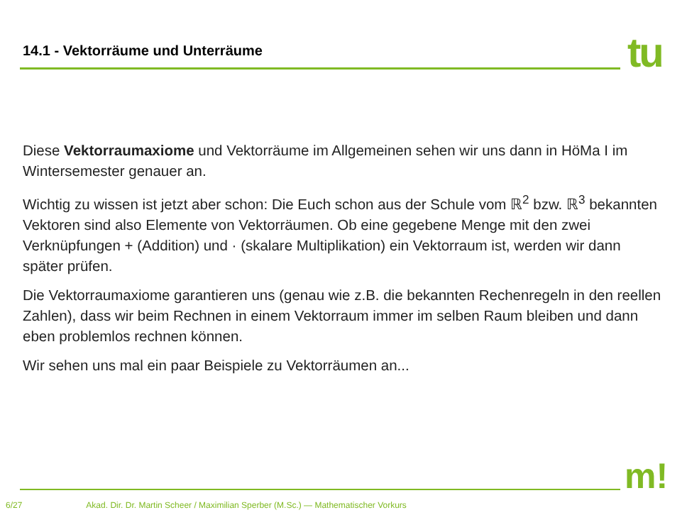14.1 - Vektorräume und Unterräume
tu
Diese Vektorraumaxiome und Vektorräume im Allgemeinen sehen wir uns dann in HöMa I im Wintersemester genauer an.
Wichtig zu wissen ist jetzt aber schon: Die Euch schon aus der Schule vom ℝ<sup>2</sup> bzw. ℝ<sup>3</sup> bekannten Vektoren sind also Elemente von Vektorräumen. Ob eine gegebene Menge mit den zwei Verknüpfungen + (Addition) und · (skalare Multiplikation) ein Vektorraum ist, werden wir dann später prüfen.
Die Vektorraumaxiome garantieren uns (genau wie z.B. die bekannten Rechenregeln in den reellen Zahlen), dass wir beim Rechnen in einem Vektorraum immer im selben Raum bleiben und dann eben problemlos rechnen können.
Wir sehen uns mal ein paar Beispiele zu Vektorräumen an...
m!
6/27 Akad. Dir. Dr. Martin Scheer / Maximilian Sperber (M.Sc.) — Mathematischer Vorkurs